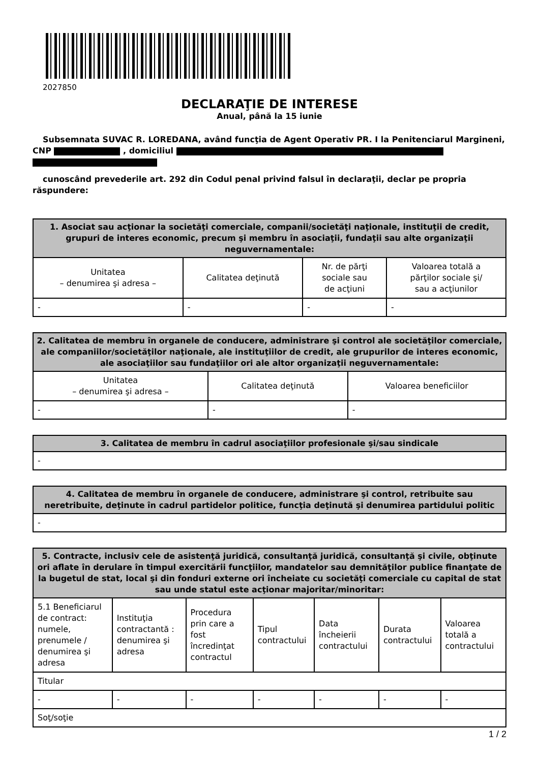2027850
DECLARAŢIE DE INTERESE
Anual, până la 15 iunie
Subsemnata SUVAC R. LOREDANA, având funcţia de Agent Operativ PR. I la Penitenciarul Margineni, CNP , domiciliul
cunoscând prevederile art. 292 din Codul penal privind falsul în declaraţii, declar pe propria răspundere:
| 1. Asociat sau acţionar la societăţi comerciale, companii/societăţi naţionale, instituţii de credit, grupuri de interes economic, precum şi membru în asociaţii, fundaţii sau alte organizaţii neguvernamentale: | | | |
| --- | --- | --- | --- |
| Unitatea – denumirea şi adresa – | Calitatea deţinută | Nr. de părţi sociale sau de acţiuni | Valoarea totală a părţilor sociale şi/ sau a acţiunilor |
| - | - | - | - |
| 2. Calitatea de membru în organele de conducere, administrare şi control ale societăţilor comerciale, ale companiilor/societăţilor naţionale, ale instituţiilor de credit, ale grupurilor de interes economic, ale asociaţiilor sau fundaţiilor ori ale altor organizaţii neguvernamentale: | | |
| --- | --- | --- |
| Unitatea – denumirea şi adresa – | Calitatea deţinută | Valoarea beneficiilor |
| - | - | - |
| 3. Calitatea de membru în cadrul asociaţiilor profesionale şi/sau sindicale |
| --- |
| - |
| 4. Calitatea de membru în organele de conducere, administrare şi control, retribuite sau neretribuite, deţinute în cadrul partidelor politice, funcţia deţinută şi denumirea partidului politic |
| --- |
| - |
| 5. Contracte, inclusiv cele de asistenţă juridică, consultanţă juridică, consultanţă şi civile, obţinute ori aflate în derulare în timpul exercitării funcţiilor, mandatelor sau demnităţilor publice finanţate de la bugetul de stat, local şi din fonduri externe ori încheiate cu societăţi comerciale cu capital de stat sau unde statul este acţionar majoritar/minoritar: | | | | | | |
| --- | --- | --- | --- | --- | --- | --- |
| 5.1 Beneficiarul de contract: numele, prenumele / denumirea şi adresa | Instituţia contractantă : denumirea şi adresa | Procedura prin care a fost încredinţat contractul | Tipul contractului | Data încheierii contractului | Durata contractului | Valoarea totală a contractului |
| Titular | | | | | | |
| - | - | - | - | - | - | - |
| Soţ/soţie | | | | | | |
1 / 2